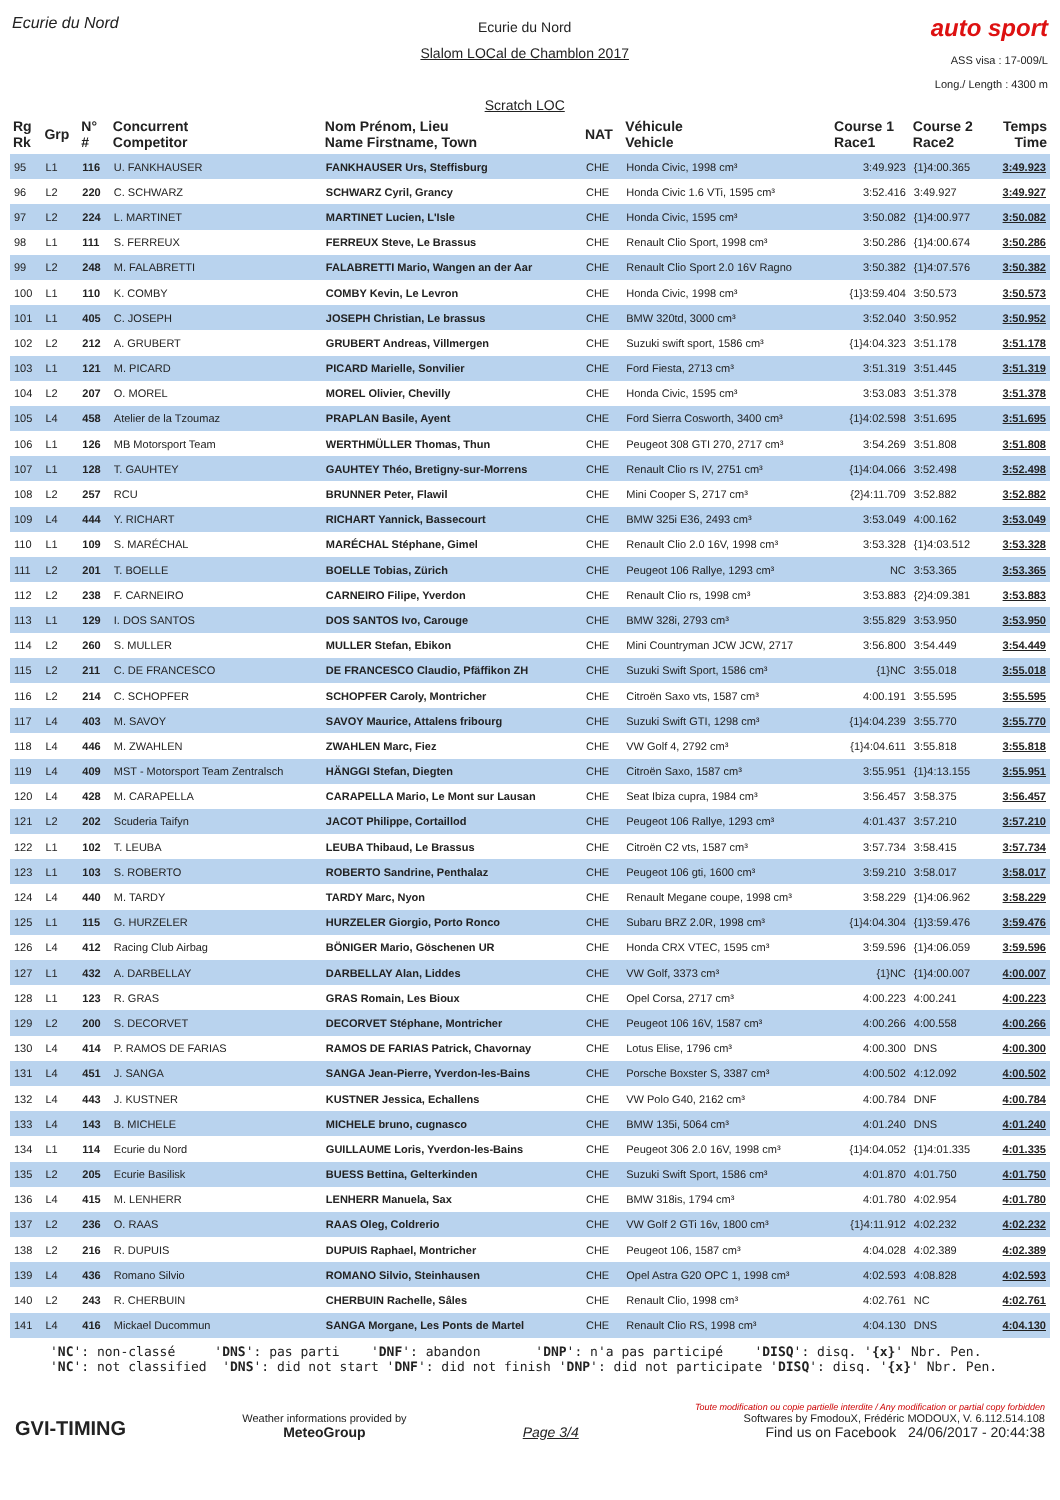Ecurie du Nord
Ecurie du Nord
Slalom LOCal de Chamblon 2017
Scratch LOC
auto sport
ASS visa : 17-009/L
Long./ Length : 4300 m
| Rg Rk | Grp | N° # | Concurrent Competitor | Nom Prénom, Lieu Name Firstname, Town | NAT | Véhicule Vehicle | Course 1 Race1 | Course 2 Race2 | Temps Time |
| --- | --- | --- | --- | --- | --- | --- | --- | --- | --- |
| 95 | L1 | 116 | U. FANKHAUSER | FANKHAUSER Urs, Steffisburg | CHE | Honda Civic, 1998 cm³ | 3:49.923 | {1}4:00.365 | 3:49.923 |
| 96 | L2 | 220 | C. SCHWARZ | SCHWARZ Cyril, Grancy | CHE | Honda Civic 1.6 VTi, 1595 cm³ | 3:52.416 | 3:49.927 | 3:49.927 |
| 97 | L2 | 224 | L. MARTINET | MARTINET Lucien, L'Isle | CHE | Honda Civic, 1595 cm³ | 3:50.082 | {1}4:00.977 | 3:50.082 |
| 98 | L1 | 111 | S. FERREUX | FERREUX Steve, Le Brassus | CHE | Renault Clio Sport, 1998 cm³ | 3:50.286 | {1}4:00.674 | 3:50.286 |
| 99 | L2 | 248 | M. FALABRETTI | FALABRETTI Mario, Wangen an der Aar | CHE | Renault Clio Sport 2.0 16V Ragno | 3:50.382 | {1}4:07.576 | 3:50.382 |
| 100 | L1 | 110 | K. COMBY | COMBY Kevin, Le Levron | CHE | Honda Civic, 1998 cm³ | {1}3:59.404 | 3:50.573 | 3:50.573 |
| 101 | L1 | 405 | C. JOSEPH | JOSEPH Christian, Le brassus | CHE | BMW 320td, 3000 cm³ | 3:52.040 | 3:50.952 | 3:50.952 |
| 102 | L2 | 212 | A. GRUBERT | GRUBERT Andreas, Villmergen | CHE | Suzuki swift sport, 1586 cm³ | {1}4:04.323 | 3:51.178 | 3:51.178 |
| 103 | L1 | 121 | M. PICARD | PICARD Marielle, Sonvilier | CHE | Ford Fiesta, 2713 cm³ | 3:51.319 | 3:51.445 | 3:51.319 |
| 104 | L2 | 207 | O. MOREL | MOREL Olivier, Chevilly | CHE | Honda Civic, 1595 cm³ | 3:53.083 | 3:51.378 | 3:51.378 |
| 105 | L4 | 458 | Atelier de la Tzoumaz | PRAPLAN Basile, Ayent | CHE | Ford Sierra Cosworth, 3400 cm³ | {1}4:02.598 | 3:51.695 | 3:51.695 |
| 106 | L1 | 126 | MB Motorsport Team | WERTHMÜLLER Thomas, Thun | CHE | Peugeot 308 GTI 270, 2717 cm³ | 3:54.269 | 3:51.808 | 3:51.808 |
| 107 | L1 | 128 | T. GAUHTEY | GAUHTEY Théo, Bretigny-sur-Morrens | CHE | Renault Clio rs IV, 2751 cm³ | {1}4:04.066 | 3:52.498 | 3:52.498 |
| 108 | L2 | 257 | RCU | BRUNNER Peter, Flawil | CHE | Mini Cooper S, 2717 cm³ | {2}4:11.709 | 3:52.882 | 3:52.882 |
| 109 | L4 | 444 | Y. RICHART | RICHART Yannick, Bassecourt | CHE | BMW 325i E36, 2493 cm³ | 3:53.049 | 4:00.162 | 3:53.049 |
| 110 | L1 | 109 | S. MARÉCHAL | MARÉCHAL Stéphane, Gimel | CHE | Renault Clio 2.0 16V, 1998 cm³ | 3:53.328 | {1}4:03.512 | 3:53.328 |
| 111 | L2 | 201 | T. BOELLE | BOELLE Tobias, Zürich | CHE | Peugeot 106 Rallye, 1293 cm³ | NC | 3:53.365 | 3:53.365 |
| 112 | L2 | 238 | F. CARNEIRO | CARNEIRO Filipe, Yverdon | CHE | Renault Clio rs, 1998 cm³ | 3:53.883 | {2}4:09.381 | 3:53.883 |
| 113 | L1 | 129 | I. DOS SANTOS | DOS SANTOS Ivo, Carouge | CHE | BMW 328i, 2793 cm³ | 3:55.829 | 3:53.950 | 3:53.950 |
| 114 | L2 | 260 | S. MULLER | MULLER Stefan, Ebikon | CHE | Mini Countryman JCW JCW, 2717 | 3:56.800 | 3:54.449 | 3:54.449 |
| 115 | L2 | 211 | C. DE FRANCESCO | DE FRANCESCO Claudio, Pfäffikon ZH | CHE | Suzuki Swift Sport, 1586 cm³ | {1}NC | 3:55.018 | 3:55.018 |
| 116 | L2 | 214 | C. SCHOPFER | SCHOPFER Caroly, Montricher | CHE | Citroën Saxo vts, 1587 cm³ | 4:00.191 | 3:55.595 | 3:55.595 |
| 117 | L4 | 403 | M. SAVOY | SAVOY Maurice, Attalens fribourg | CHE | Suzuki Swift GTI, 1298 cm³ | {1}4:04.239 | 3:55.770 | 3:55.770 |
| 118 | L4 | 446 | M. ZWAHLEN | ZWAHLEN Marc, Fiez | CHE | VW Golf 4, 2792 cm³ | {1}4:04.611 | 3:55.818 | 3:55.818 |
| 119 | L4 | 409 | MST - Motorsport Team Zentralsch | HÄNGGI Stefan, Diegten | CHE | Citroën Saxo, 1587 cm³ | 3:55.951 | {1}4:13.155 | 3:55.951 |
| 120 | L4 | 428 | M. CARAPELLA | CARAPELLA Mario, Le Mont sur Lausan | CHE | Seat Ibiza cupra, 1984 cm³ | 3:56.457 | 3:58.375 | 3:56.457 |
| 121 | L2 | 202 | Scuderia Taifyn | JACOT Philippe, Cortaillod | CHE | Peugeot 106 Rallye, 1293 cm³ | 4:01.437 | 3:57.210 | 3:57.210 |
| 122 | L1 | 102 | T. LEUBA | LEUBA Thibaud, Le Brassus | CHE | Citroën C2 vts, 1587 cm³ | 3:57.734 | 3:58.415 | 3:57.734 |
| 123 | L1 | 103 | S. ROBERTO | ROBERTO Sandrine, Penthalaz | CHE | Peugeot 106 gti, 1600 cm³ | 3:59.210 | 3:58.017 | 3:58.017 |
| 124 | L4 | 440 | M. TARDY | TARDY Marc, Nyon | CHE | Renault Megane coupe, 1998 cm³ | 3:58.229 | {1}4:06.962 | 3:58.229 |
| 125 | L1 | 115 | G. HURZELER | HURZELER Giorgio, Porto Ronco | CHE | Subaru BRZ 2.0R, 1998 cm³ | {1}4:04.304 | {1}3:59.476 | 3:59.476 |
| 126 | L4 | 412 | Racing Club Airbag | BÖNIGER Mario, Göschenen UR | CHE | Honda CRX VTEC, 1595 cm³ | 3:59.596 | {1}4:06.059 | 3:59.596 |
| 127 | L1 | 432 | A. DARBELLAY | DARBELLAY Alan, Liddes | CHE | VW Golf, 3373 cm³ | {1}NC | {1}4:00.007 | 4:00.007 |
| 128 | L1 | 123 | R. GRAS | GRAS Romain, Les Bioux | CHE | Opel Corsa, 2717 cm³ | 4:00.223 | 4:00.241 | 4:00.223 |
| 129 | L2 | 200 | S. DECORVET | DECORVET Stéphane, Montricher | CHE | Peugeot 106 16V, 1587 cm³ | 4:00.266 | 4:00.558 | 4:00.266 |
| 130 | L4 | 414 | P. RAMOS DE FARIAS | RAMOS DE FARIAS Patrick, Chavornay | CHE | Lotus Elise, 1796 cm³ | 4:00.300 | DNS | 4:00.300 |
| 131 | L4 | 451 | J. SANGA | SANGA Jean-Pierre, Yverdon-les-Bains | CHE | Porsche Boxster S, 3387 cm³ | 4:00.502 | 4:12.092 | 4:00.502 |
| 132 | L4 | 443 | J. KUSTNER | KUSTNER Jessica, Echallens | CHE | VW Polo G40, 2162 cm³ | 4:00.784 | DNF | 4:00.784 |
| 133 | L4 | 143 | B. MICHELE | MICHELE bruno, cugnasco | CHE | BMW 135i, 5064 cm³ | 4:01.240 | DNS | 4:01.240 |
| 134 | L1 | 114 | Ecurie du Nord | GUILLAUME Loris, Yverdon-les-Bains | CHE | Peugeot 306 2.0 16V, 1998 cm³ | {1}4:04.052 | {1}4:01.335 | 4:01.335 |
| 135 | L2 | 205 | Ecurie Basilisk | BUESS Bettina, Gelterkinden | CHE | Suzuki Swift Sport, 1586 cm³ | 4:01.870 | 4:01.750 | 4:01.750 |
| 136 | L4 | 415 | M. LENHERR | LENHERR Manuela, Sax | CHE | BMW 318is, 1794 cm³ | 4:01.780 | 4:02.954 | 4:01.780 |
| 137 | L2 | 236 | O. RAAS | RAAS Oleg, Coldrerio | CHE | VW Golf 2 GTi 16v, 1800 cm³ | {1}4:11.912 | 4:02.232 | 4:02.232 |
| 138 | L2 | 216 | R. DUPUIS | DUPUIS Raphael, Montricher | CHE | Peugeot 106, 1587 cm³ | 4:04.028 | 4:02.389 | 4:02.389 |
| 139 | L4 | 436 | Romano Silvio | ROMANO Silvio, Steinhausen | CHE | Opel Astra G20 OPC 1, 1998 cm³ | 4:02.593 | 4:08.828 | 4:02.593 |
| 140 | L2 | 243 | R. CHERBUIN | CHERBUIN Rachelle, Sâles | CHE | Renault Clio, 1998 cm³ | 4:02.761 | NC | 4:02.761 |
| 141 | L4 | 416 | Mickael Ducommun | SANGA Morgane, Les Ponts de Martel | CHE | Renault Clio RS, 1998 cm³ | 4:04.130 | DNS | 4:04.130 |
'NC': non-classé 'DNS': pas parti 'DNF': abandon 'DNP': n'a pas participé 'DISQ': disq. '{x}' Nbr. Pen. 'NC': not classified 'DNS': did not start 'DNF': did not finish 'DNP': did not participate 'DISQ': disq. '{x}' Nbr. Pen.
GVI-TIMING
Weather informations provided by
MeteoGroup
Page 3/4
Toute modification ou copie partielle interdite / Any modification or partial copy forbidden
Softwares by FmodouX, Frédéric MODOUX, V. 6.112.514.108
Find us on Facebook 24/06/2017 - 20:44:38